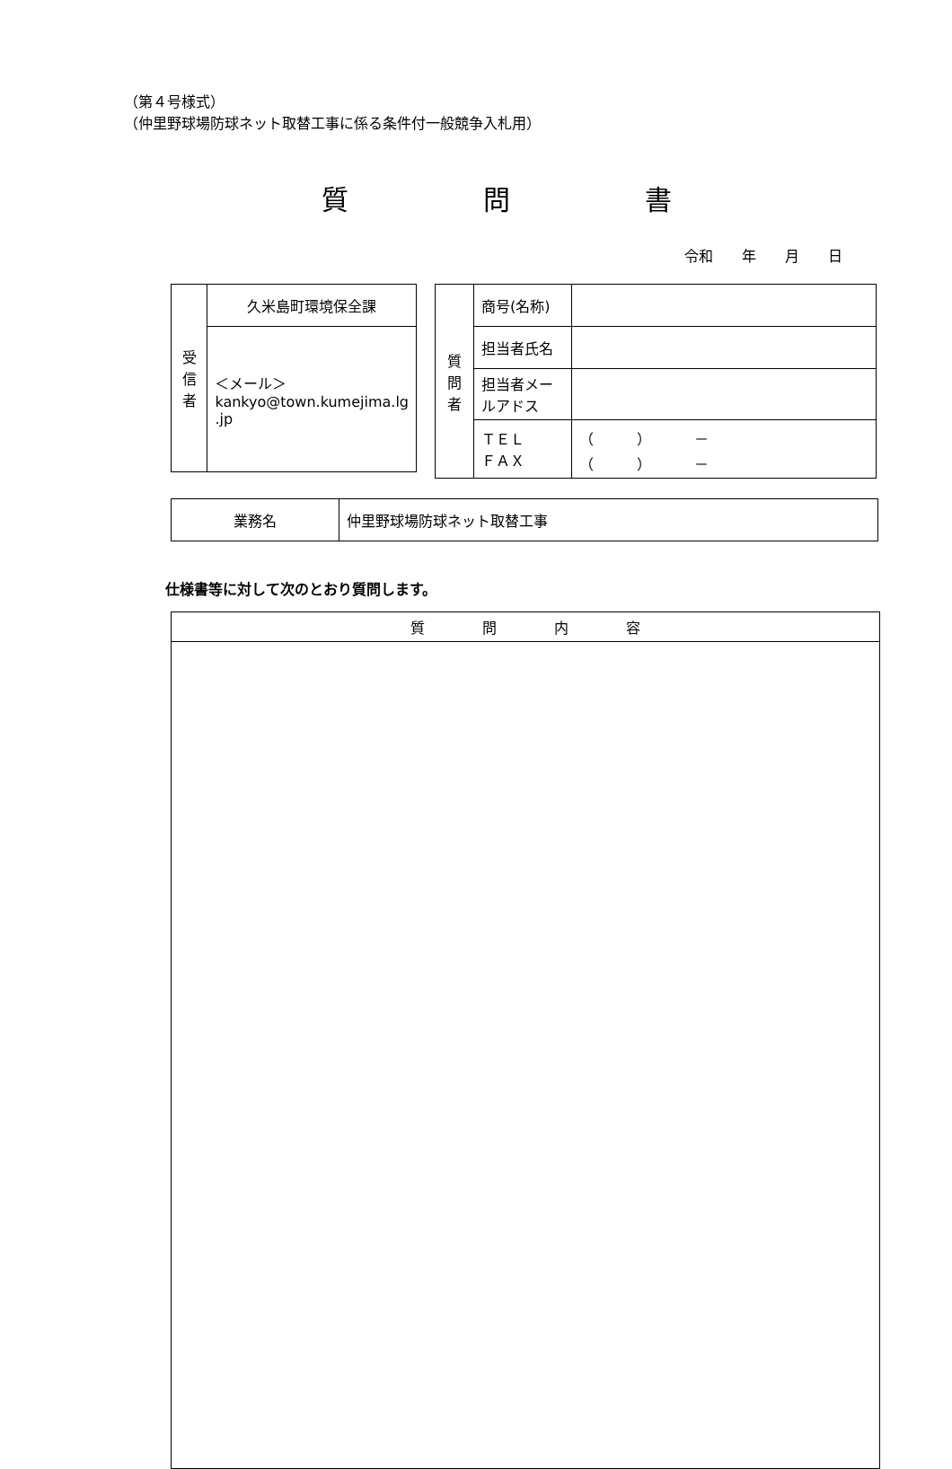（第４号様式）
（仲里野球場防球ネット取替工事に係る条件付一般競争入札用）
質　　　　　問　　　　　書
令和　　年　　月　　日
| 受 信 者 | 久米島町環境保全課 |
| | ＜メール＞ kankyo@town.kumejima.lg .jp |
| 質 問 者 | 商号(名称) | |
| | 担当者氏名 | |
| | 担当者メールアドス | |
| | ＴＥＬ ＦＡＸ | （ ） － （ ） － |
| 業務名 | 仲里野球場防球ネット取替工事 |
仕様書等に対して次のとおり質問します。
| 質 問 内 容 |